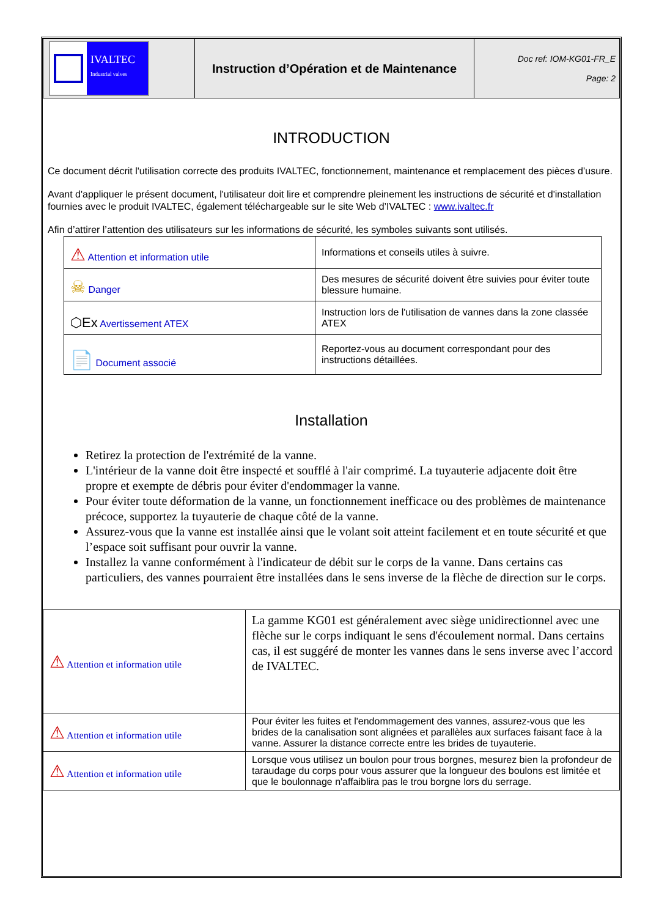| IVALTEC Industrial valves | Instruction d’Opération et de Maintenance | Doc ref: IOM-KG01-FR_E Page: 2 |
INTRODUCTION
Ce document décrit l'utilisation correcte des produits IVALTEC, fonctionnement, maintenance et remplacement des pièces d’usure.
Avant d'appliquer le présent document, l'utilisateur doit lire et comprendre pleinement les instructions de sécurité et d'installation fournies avec le produit IVALTEC, également téléchargeable sur le site Web d’IVALTEC : www.ivaltec.fr
Afin d’attirer l’attention des utilisateurs sur les informations de sécurité, les symboles suivants sont utilisés.
| ⚠ Attention et information utile | Informations et conseils utiles à suivre. |
| ☠ Danger | Des mesures de sécurité doivent être suivies pour éviter toute blessure humaine. |
| ⬡Ex Avertissement ATEX | Instruction lors de l'utilisation de vannes dans la zone classée ATEX |
| 📄 Document associé | Reportez-vous au document correspondant pour des instructions détaillées. |
Installation
Retirez la protection de l'extrémité de la vanne.
L'intérieur de la vanne doit être inspecté et soufflé à l'air comprimé. La tuyauterie adjacente doit être propre et exempte de débris pour éviter d'endommager la vanne.
Pour éviter toute déformation de la vanne, un fonctionnement inefficace ou des problèmes de maintenance précoce, supportez la tuyauterie de chaque côté de la vanne.
Assurez-vous que la vanne est installée ainsi que le volant soit atteint facilement et en toute sécurité et que l’espace soit suffisant pour ouvrir la vanne.
Installez la vanne conformément à l'indicateur de débit sur le corps de la vanne. Dans certains cas particuliers, des vannes pourraient être installées dans le sens inverse de la flèche de direction sur le corps.
| ⚠ Attention et information utile | La gamme KG01 est généralement avec siège unidirectionnel avec une flèche sur le corps indiquant le sens d'écoulement normal. Dans certains cas, il est suggéré de monter les vannes dans le sens inverse avec l’accord de IVALTEC. |
| ⚠ Attention et information utile | Pour éviter les fuites et l'endommagement des vannes, assurez-vous que les brides de la canalisation sont alignées et parallèles aux surfaces faisant face à la vanne. Assurer la distance correcte entre les brides de tuyauterie. |
| ⚠ Attention et information utile | Lorsque vous utilisez un boulon pour trous borgnes, mesurez bien la profondeur de taraudage du corps pour vous assurer que la longueur des boulons est limitée et que le boulonnage n'affaiblira pas le trou borgne lors du serrage. |